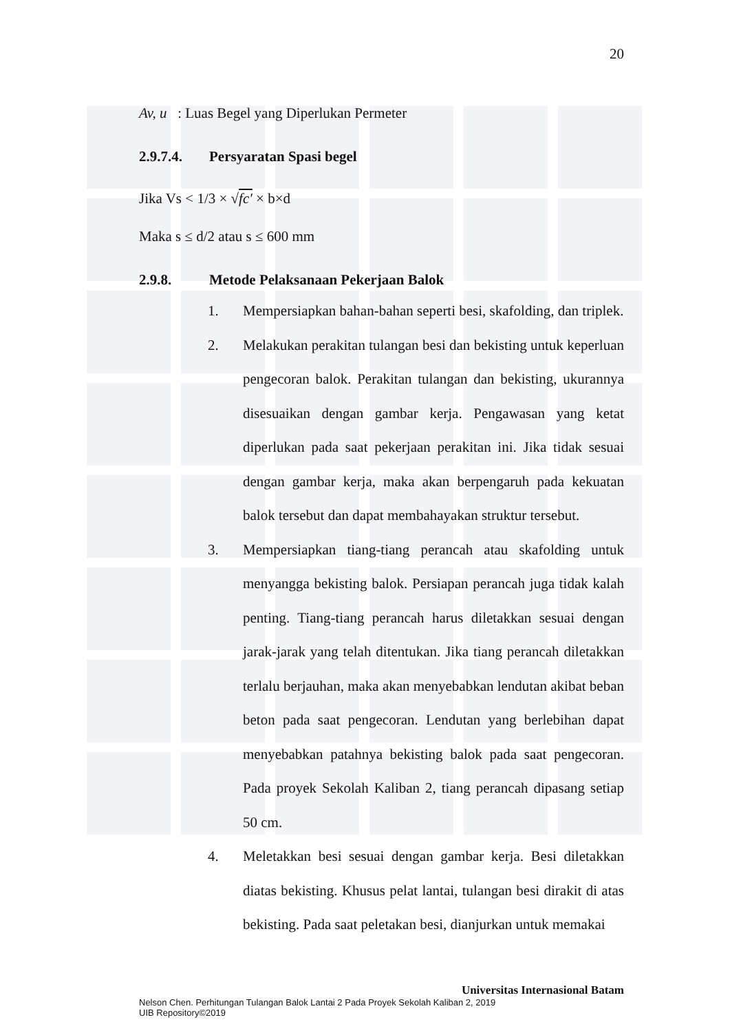20
Av, u : Luas Begel yang Diperlukan Permeter
2.9.7.4. Persyaratan Spasi begel
Jika Vs < 1/3 × √fc′ × b×d
Maka s ≤ d/2 atau s ≤ 600 mm
2.9.8. Metode Pelaksanaan Pekerjaan Balok
1. Mempersiapkan bahan-bahan seperti besi, skafolding, dan triplek.
2. Melakukan perakitan tulangan besi dan bekisting untuk keperluan pengecoran balok. Perakitan tulangan dan bekisting, ukurannya disesuaikan dengan gambar kerja. Pengawasan yang ketat diperlukan pada saat pekerjaan perakitan ini. Jika tidak sesuai dengan gambar kerja, maka akan berpengaruh pada kekuatan balok tersebut dan dapat membahayakan struktur tersebut.
3. Mempersiapkan tiang-tiang perancah atau skafolding untuk menyangga bekisting balok. Persiapan perancah juga tidak kalah penting. Tiang-tiang perancah harus diletakkan sesuai dengan jarak-jarak yang telah ditentukan. Jika tiang perancah diletakkan terlalu berjauhan, maka akan menyebabkan lendutan akibat beban beton pada saat pengecoran. Lendutan yang berlebihan dapat menyebabkan patahnya bekisting balok pada saat pengecoran. Pada proyek Sekolah Kaliban 2, tiang perancah dipasang setiap 50 cm.
4. Meletakkan besi sesuai dengan gambar kerja. Besi diletakkan diatas bekisting. Khusus pelat lantai, tulangan besi dirakit di atas bekisting. Pada saat peletakan besi, dianjurkan untuk memakai
Universitas Internasional Batam
Nelson Chen. Perhitungan Tulangan Balok Lantai 2 Pada Proyek Sekolah Kaliban 2, 2019
UIB Repository©2019